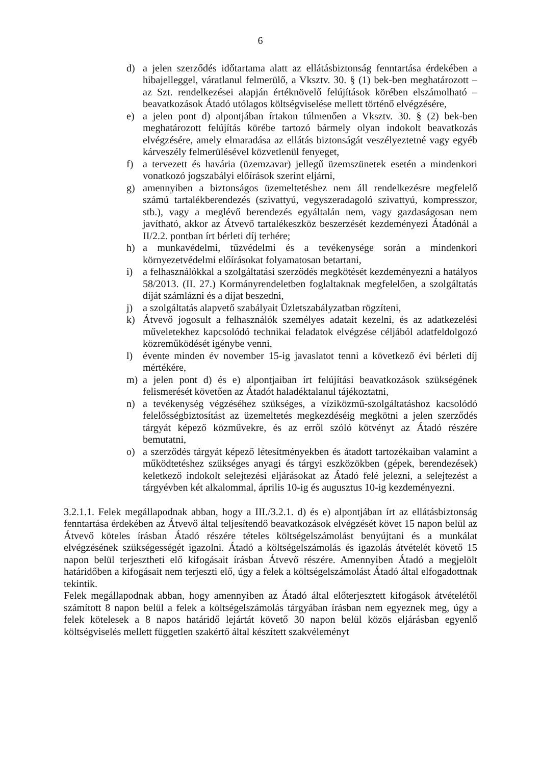6
d) a jelen szerződés időtartama alatt az ellátásbiztonság fenntartása érdekében a hibajelleggel, váratlanul felmerülő, a Vksztv. 30. § (1) bek-ben meghatározott – az Szt. rendelkezései alapján értéknövelő felújítások körében elszámolható – beavatkozások Átadó utólagos költségviselése mellett történő elvégzésére,
e) a jelen pont d) alpontjában írtakon túlmenően a Vksztv. 30. § (2) bek-ben meghatározott felújítás körébe tartozó bármely olyan indokolt beavatkozás elvégzésére, amely elmaradása az ellátás biztonságát veszélyeztetné vagy egyéb kárveszély felmerülésével közvetlenül fenyeget,
f) a tervezett és havária (üzemzavar) jellegű üzemszünetek esetén a mindenkori vonatkozó jogszabályi előírások szerint eljárni,
g) amennyiben a biztonságos üzemeltetéshez nem áll rendelkezésre megfelelő számú tartalékberendezés (szivattyú, vegyszeradagoló szivattyú, kompresszor, stb.), vagy a meglévő berendezés egyáltalán nem, vagy gazdaságosan nem javítható, akkor az Átvevő tartalékeszköz beszerzését kezdeményezi Átadónál a II/2.2. pontban írt bérleti díj terhére;
h) a munkavédelmi, tűzvédelmi és a tevékenysége során a mindenkori környezetvédelmi előírásokat folyamatosan betartani,
i) a felhasználókkal a szolgáltatási szerződés megkötését kezdeményezni a hatályos 58/2013. (II. 27.) Kormányrendeletben foglaltaknak megfelelően, a szolgáltatás díját számlázni és a díjat beszedni,
j) a szolgáltatás alapvető szabályait Üzletszabályzatban rögzíteni,
k) Átvevő jogosult a felhasználók személyes adatait kezelni, és az adatkezelési műveletekhez kapcsolódó technikai feladatok elvégzése céljából adatfeldolgozó közreműködését igénybe venni,
l) évente minden év november 15-ig javaslatot tenni a következő évi bérleti díj mértékére,
m) a jelen pont d) és e) alpontjaiban írt felújítási beavatkozások szükségének felismerését követően az Átadót haladéktalanul tájékoztatni,
n) a tevékenység végzéséhez szükséges, a víziközmű-szolgáltatáshoz kacsolódó felelősségbiztosítást az üzemeltetés megkezdéséig megkötni a jelen szerződés tárgyát képező közművekre, és az erről szóló kötvényt az Átadó részére bemutatni,
o) a szerződés tárgyát képező létesítményekben és átadott tartozékaiban valamint a működtetéshez szükséges anyagi és tárgyi eszközökben (gépek, berendezések) keletkező indokolt selejtezési eljárásokat az Átadó felé jelezni, a selejtezést a tárgyévben két alkalommal, április 10-ig és augusztus 10-ig kezdeményezni.
3.2.1.1. Felek megállapodnak abban, hogy a III./3.2.1. d) és e) alpontjában írt az ellátásbiztonság fenntartása érdekében az Átvevő által teljesítendő beavatkozások elvégzését követ 15 napon belül az Átvevő köteles írásban Átadó részére tételes költségelszámolást benyújtani és a munkálat elvégzésének szükségességét igazolni. Átadó a költségelszámolás és igazolás átvételét követő 15 napon belül terjesztheti elő kifogásait írásban Átvevő részére. Amennyiben Átadó a megjelölt határidőben a kifogásait nem terjeszti elő, úgy a felek a költségelszámolást Átadó által elfogadottnak tekintik.
Felek megállapodnak abban, hogy amennyiben az Átadó által előterjesztett kifogások átvételétől számított 8 napon belül a felek a költségelszámolás tárgyában írásban nem egyeznek meg, úgy a felek kötelesek a 8 napos határidő lejártát követő 30 napon belül közös eljárásban egyenlő költségviselés mellett független szakértő által készített szakvéleményt